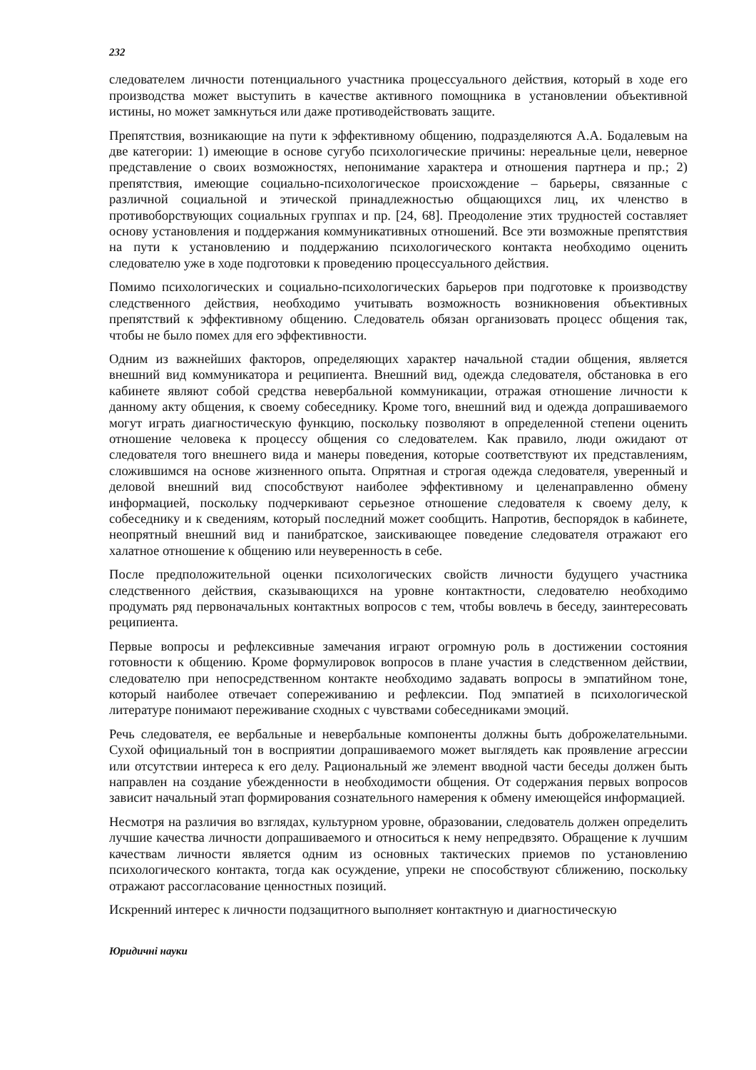232
следователем личности потенциального участника процессуального действия, который в ходе его производства может выступить в качестве активного помощника в установлении объективной истины, но может замкнуться или даже противодействовать защите.
Препятствия, возникающие на пути к эффективному общению, подразделяются А.А. Бодалевым на две категории: 1) имеющие в основе сугубо психологические причины: нереальные цели, неверное представление о своих возможностях, непонимание характера и отношения партнера и пр.; 2) препятствия, имеющие социально-психологическое происхождение – барьеры, связанные с различной социальной и этической принадлежностью общающихся лиц, их членство в противоборствующих социальных группах и пр. [24, 68]. Преодоление этих трудностей составляет основу установления и поддержания коммуникативных отношений. Все эти возможные препятствия на пути к установлению и поддержанию психологического контакта необходимо оценить следователю уже в ходе подготовки к проведению процессуального действия.
Помимо психологических и социально-психологических барьеров при подготовке к производству следственного действия, необходимо учитывать возможность возникновения объективных препятствий к эффективному общению. Следователь обязан организовать процесс общения так, чтобы не было помех для его эффективности.
Одним из важнейших факторов, определяющих характер начальной стадии общения, является внешний вид коммуникатора и реципиента. Внешний вид, одежда следователя, обстановка в его кабинете являют собой средства невербальной коммуникации, отражая отношение личности к данному акту общения, к своему собеседнику. Кроме того, внешний вид и одежда допрашиваемого могут играть диагностическую функцию, поскольку позволяют в определенной степени оценить отношение человека к процессу общения со следователем. Как правило, люди ожидают от следователя того внешнего вида и манеры поведения, которые соответствуют их представлениям, сложившимся на основе жизненного опыта. Опрятная и строгая одежда следователя, уверенный и деловой внешний вид способствуют наиболее эффективному и целенаправленно обмену информацией, поскольку подчеркивают серьезное отношение следователя к своему делу, к собеседнику и к сведениям, который последний может сообщить. Напротив, беспорядок в кабинете, неопрятный внешний вид и панибратское, заискивающее поведение следователя отражают его халатное отношение к общению или неуверенность в себе.
После предположительной оценки психологических свойств личности будущего участника следственного действия, сказывающихся на уровне контактности, следователю необходимо продумать ряд первоначальных контактных вопросов с тем, чтобы вовлечь в беседу, заинтересовать реципиента.
Первые вопросы и рефлексивные замечания играют огромную роль в достижении состояния готовности к общению. Кроме формулировок вопросов в плане участия в следственном действии, следователю при непосредственном контакте необходимо задавать вопросы в эмпатийном тоне, который наиболее отвечает сопереживанию и рефлексии. Под эмпатией в психологической литературе понимают переживание сходных с чувствами собеседниками эмоций.
Речь следователя, ее вербальные и невербальные компоненты должны быть доброжелательными. Сухой официальный тон в восприятии допрашиваемого может выглядеть как проявление агрессии или отсутствии интереса к его делу. Рациональный же элемент вводной части беседы должен быть направлен на создание убежденности в необходимости общения. От содержания первых вопросов зависит начальный этап формирования сознательного намерения к обмену имеющейся информацией.
Несмотря на различия во взглядах, культурном уровне, образовании, следователь должен определить лучшие качества личности допрашиваемого и относиться к нему непредвзято. Обращение к лучшим качествам личности является одним из основных тактических приемов по установлению психологического контакта, тогда как осуждение, упреки не способствуют сближению, поскольку отражают рассогласование ценностных позиций.
Искренний интерес к личности подзащитного выполняет контактную и диагностическую
Юридичні науки